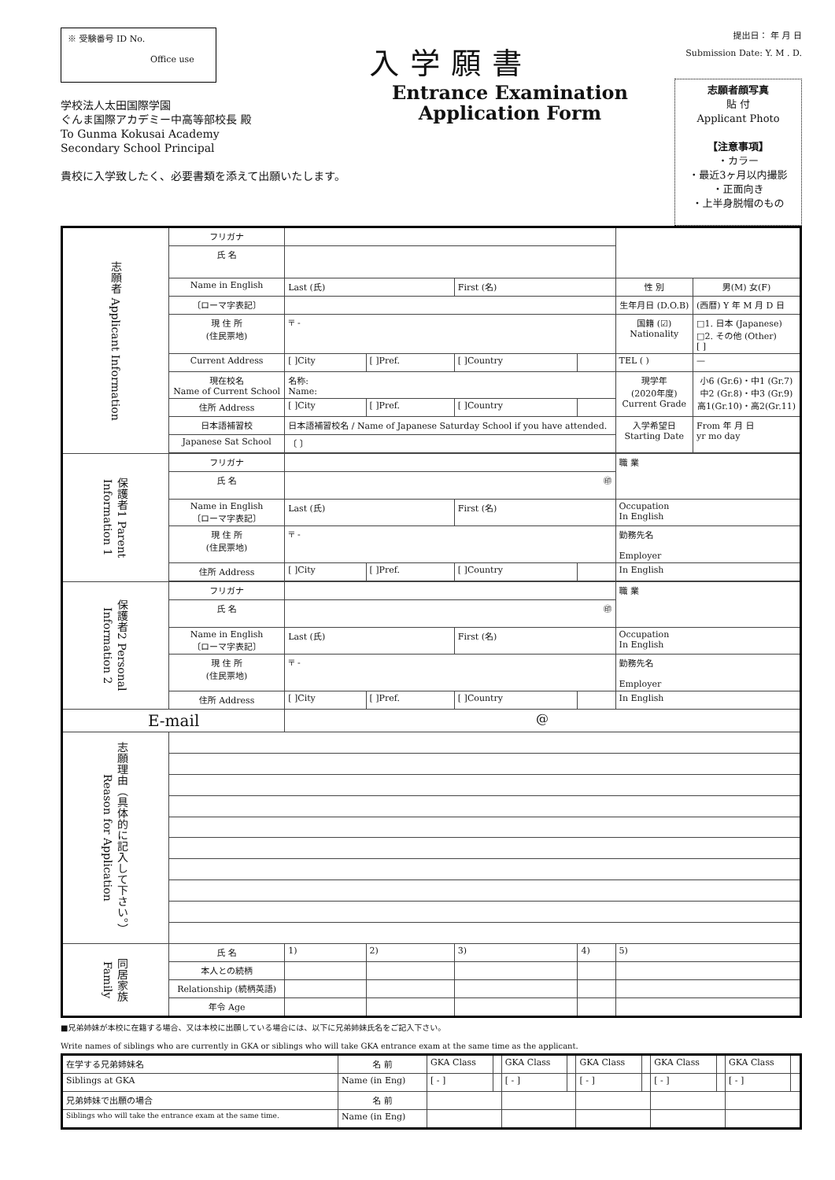※ 受験番号 ID No.
Office use
入学願書
提出日： 年 月 日
Submission Date: Y. M . D.
学校法人太田国際学園
ぐんま国際アカデミー中高等部校長 殿
To Gunma Kokusai Academy
Secondary School Principal
貴校に入学致したく、必要書類を添えて出願いたします。
Entrance Examination
Application Form
志願者顔写真
貼 付
Applicant Photo
【注意事項】
・カラー
・最近3ヶ月以内撮影
・正面向き
・上半身脱帽のもの
| 志願者 Applicant Information | フリガナ | | | | | | |
| | 氏 名 | | | | | | |
| | Name in English | Last (氏) | | First (名) | | 性 別 | 男(M) 女(F) |
| | 〔ローマ字表記〕 | | | | | 生年月日 (D.O.B) | (西暦) Y 年 M 月 D 日 |
| | 現 住 所 (住民票地) | 〒 - | | | | 国籍 (☑) Nationality | □1. 日本 (Japanese) □2. その他 (Other) [ ] |
| | Current Address | [ ]City | [ ]Pref. | [ ]Country | | TEL ( ) | — |
| | 現在校名 Name of Current School | 名称: Name: | | | | 現学年 (2020年度) Current Grade | 小6 (Gr.6)・中1 (Gr.7) 中2 (Gr.8)・中3 (Gr.9) 高1(Gr.10)・高2(Gr.11) |
| | 住所 Address | [ ]City | [ ]Pref. | [ ]Country | | | |
| | 日本語補習校 | 日本語補習校名 / Name of Japanese Saturday School if you have attended. | | | | 入学希望日 Starting Date | From 年 月 日 yr mo day |
| | Japanese Sat School | 〔 〕 | | | | | |
| 保護者1 Parent Information 1 | フリガナ | | | | | 職 業 | |
| | 氏 名 | ㊞ | | | | | |
| | Name in English 〔ローマ字表記〕 | Last (氏) | | First (名) | | Occupation In English | |
| | 現 住 所 (住民票地) | 〒 - | | | | 勤務先名 Employer | |
| | 住所 Address | [ ]City | [ ]Pref. | [ ]Country | | In English | |
| 保護者2 Personal Information 2 | フリガナ | | | | | 職 業 | |
| | 氏 名 | ㊞ | | | | | |
| | Name in English 〔ローマ字表記〕 | Last (氏) | | First (名) | | Occupation In English | |
| | 現 住 所 (住民票地) | 〒 - | | | | 勤務先名 Employer | |
| | 住所 Address | [ ]City | [ ]Pref. | [ ]Country | | In English | |
| E-mail | | @ | | | | | |
| 志願理由（具体的に記入して下さい。） Reason for Application | | | | | | | |
| 同居家族 Family | 氏 名 | 1) | 2) | 3) | 4) | 5) | |
| | 本人との続柄 | | | | | | |
| | Relationship (続柄英語) | | | | | | |
| | 年令 Age | | | | | | |
■兄弟姉妹が本校に在籍する場合、又は本校に出願している場合には、以下に兄弟姉妹氏名をご記入下さい。
Write names of siblings who are currently in GKA or siblings who will take GKA entrance exam at the same time as the applicant.
| 在学する兄弟姉妹名 | 名 前 | GKA Class | | GKA Class | | GKA Class | | GKA Class | | GKA Class | |
| Siblings at GKA | Name (in Eng) | [ - ] | | [ - ] | | [ - ] | | [ - ] | | [ - ] | |
| 兄弟姉妹で出願の場合 | 名 前 | | | | | | | | | | |
| Siblings who will take the entrance exam at the same time. | Name (in Eng) | | | | | | | | | | |